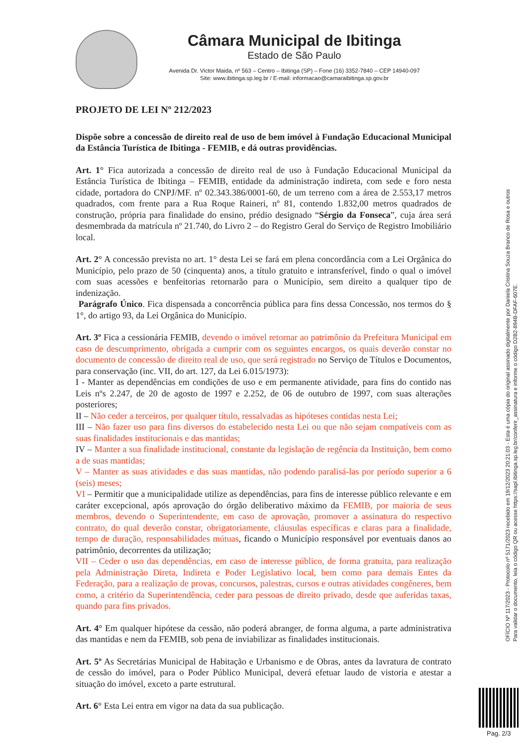Câmara Municipal de Ibitinga
Estado de São Paulo
Avenida Dr. Victor Maida, nº 563 – Centro – Ibitinga (SP) – Fone (16) 3352-7840 – CEP 14940-097
Site: www.ibitinga.sp.leg.br / E-mail: informacao@camaraibitinga.sp.gov.br
PROJETO DE LEI Nº 212/2023
Dispõe sobre a concessão de direito real de uso de bem imóvel à Fundação Educacional Municipal da Estância Turística de Ibitinga - FEMIB, e dá outras providências.
Art. 1° Fica autorizada a concessão de direito real de uso à Fundação Educacional Municipal da Estância Turística de Ibitinga – FEMIB, entidade da administração indireta, com sede e foro nesta cidade, portadora do CNPJ/MF. nº 02.343.386/0001-60, de um terreno com a área de 2.553,17 metros quadrados, com frente para a Rua Roque Raineri, nº 81, contendo 1.832,00 metros quadrados de construção, própria para finalidade do ensino, prédio designado “Sérgio da Fonseca”, cuja área será desmembrada da matrícula nº 21.740, do Livro 2 – do Registro Geral do Serviço de Registro Imobiliário local.
Art. 2° A concessão prevista no art. 1° desta Lei se fará em plena concordância com a Lei Orgânica do Município, pelo prazo de 50 (cinquenta) anos, a título gratuito e intransferível, findo o qual o imóvel com suas acessões e benfeitorias retornarão para o Município, sem direito a qualquer tipo de indenização.
Parágrafo Único. Fica dispensada a concorrência pública para fins dessa Concessão, nos termos do § 1°, do artigo 93, da Lei Orgânica do Município.
Art. 3º Fica a cessionária FEMIB, devendo o imóvel retornar ao patrimônio da Prefeitura Municipal em caso de descumprimento, obrigada a cumprir com os seguintes encargos, os quais deverão constar no documento de concessão de direito real de uso, que será registrado no Serviço de Títulos e Documentos, para conservação (inc. VII, do art. 127, da Lei 6.015/1973):
I - Manter as dependências em condições de uso e em permanente atividade, para fins do contido nas Leis nºs 2.247, de 20 de agosto de 1997 e 2.252, de 06 de outubro de 1997, com suas alterações posteriores;
II – Não ceder a terceiros, por qualquer título, ressalvadas as hipóteses contidas nesta Lei;
III – Não fazer uso para fins diversos do estabelecido nesta Lei ou que não sejam compatíveis com as suas finalidades institucionais e das mantidas;
IV – Manter a sua finalidade institucional, constante da legislação de regência da Instituição, bem como a de suas mantidas;
V – Manter as suas atividades e das suas mantidas, não podendo paralisá-las por período superior a 6 (seis) meses;
VI – Permitir que a municipalidade utilize as dependências, para fins de interesse público relevante e em caráter excepcional, após aprovação do órgão deliberativo máximo da FEMIB, por maioria de seus membros, devendo o Superintendente, em caso de aprovação, promover a assinatura do respectivo contrato, do qual deverão constar, obrigatoriamente, cláusulas específicas e claras para a finalidade, tempo de duração, responsabilidades mútuas, ficando o Município responsável por eventuais danos ao patrimônio, decorrentes da utilização;
VII – Ceder o uso das dependências, em caso de interesse público, de forma gratuita, para realização pela Administração Direta, Indireta e Poder Legislativo local, bem como para demais Entes da Federação, para a realização de provas, concursos, palestras, cursos e outras atividades congêneres, bem como, a critério da Superintendência, ceder para pessoas de direito privado, desde que auferidas taxas, quando para fins privados.
Art. 4° Em qualquer hipótese da cessão, não poderá abranger, de forma alguma, a parte administrativa das mantidas e nem da FEMIB, sob pena de inviabilizar as finalidades institucionais.
Art. 5º As Secretárias Municipal de Habitação e Urbanismo e de Obras, antes da lavratura de contrato de cessão do imóvel, para o Poder Público Municipal, deverá efetuar laudo de vistoria e atestar a situação do imóvel, exceto a parte estrutural.
Art. 6° Esta Lei entra em vigor na data da sua publicação.
OFÍCIO Nº 117/2023 - Protocolo nº 5171/2023 recebido em 19/12/2023 20:21:03 - Esta é uma cópia do original assinado digitalmente por Daniela Cristina Souza Branco de Rosa e outros
Para validar o documento, leia o código QR ou acesse https://sapl.ibitinga.sp.leg.br/conferir_assinatura e informe o código D2B2-894B-DFAF-607E.
Pag. 2/3